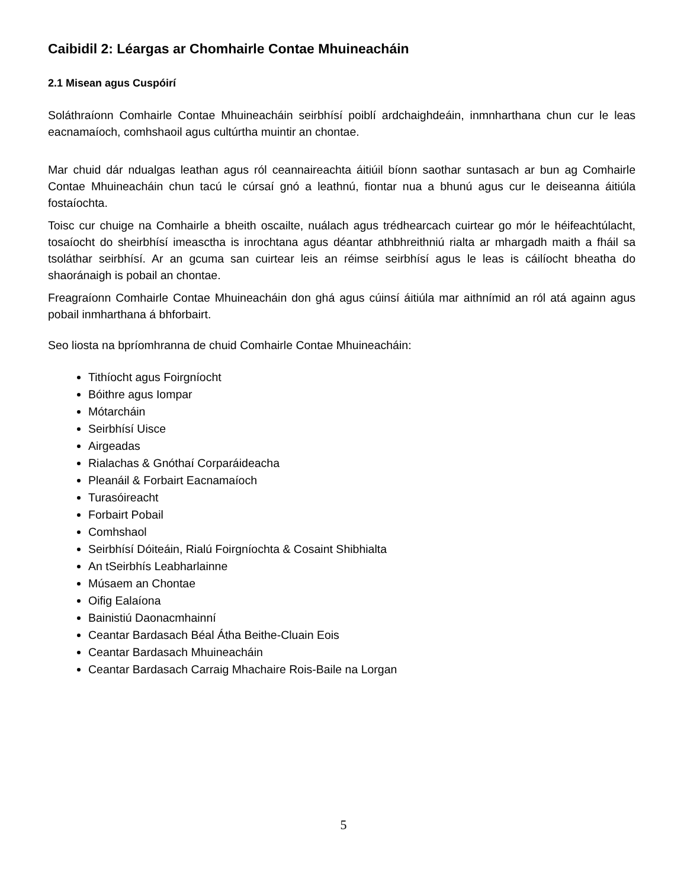Caibidil 2: Léargas ar Chomhairle Contae Mhuineacháin
2.1 Misean agus Cuspóirí
Soláthraíonn Comhairle Contae Mhuineacháin seirbhísí poiblí ardchaighdeáin, inmnharthana chun cur le leas eacnamaíoch, comhshaoil agus cultúrtha muintir an chontae.
Mar chuid dár ndualgas leathan agus ról ceannaireachta áitiúil bíonn saothar suntasach ar bun ag Comhairle Contae Mhuineacháin chun tacú le cúrsaí gnó a leathnú, fiontar nua a bhunú agus cur le deiseanna áitiúla fostaíochta.
Toisc cur chuige na Comhairle a bheith oscailte, nuálach agus trédhearcach cuirtear go mór le héifeachtúlacht, tosaíocht do sheirbhísí imeasctha is inrochtana agus déantar athbhreithniú rialta ar mhargadh maith a fháil sa tsoláthar seirbhísí. Ar an gcuma san cuirtear leis an réimse seirbhísí agus le leas is cáilíocht bheatha do shaoránaigh is pobail an chontae.
Freagraíonn Comhairle Contae Mhuineacháin don ghá agus cúinsí áitiúla mar aithnímid an ról atá againn agus pobail inmharthana á bhforbairt.
Seo liosta na bpríomhranna de chuid Comhairle Contae Mhuineacháin:
Tithíocht agus Foirgníocht
Bóithre agus Iompar
Mótarcháin
Seirbhísí Uisce
Airgeadas
Rialachas & Gnóthaí Corparáideacha
Pleanáil & Forbairt Eacnamaíoch
Turasóireacht
Forbairt Pobail
Comhshaol
Seirbhísí Dóiteáin, Rialú Foirgníochta & Cosaint Shibhialta
An tSeirbhís Leabharlainne
Músaem an Chontae
Oifig Ealaíona
Bainistiú Daonacmhainní
Ceantar Bardasach Béal Átha Beithe-Cluain Eois
Ceantar Bardasach Mhuineacháin
Ceantar Bardasach Carraig Mhachaire Rois-Baile na Lorgan
5